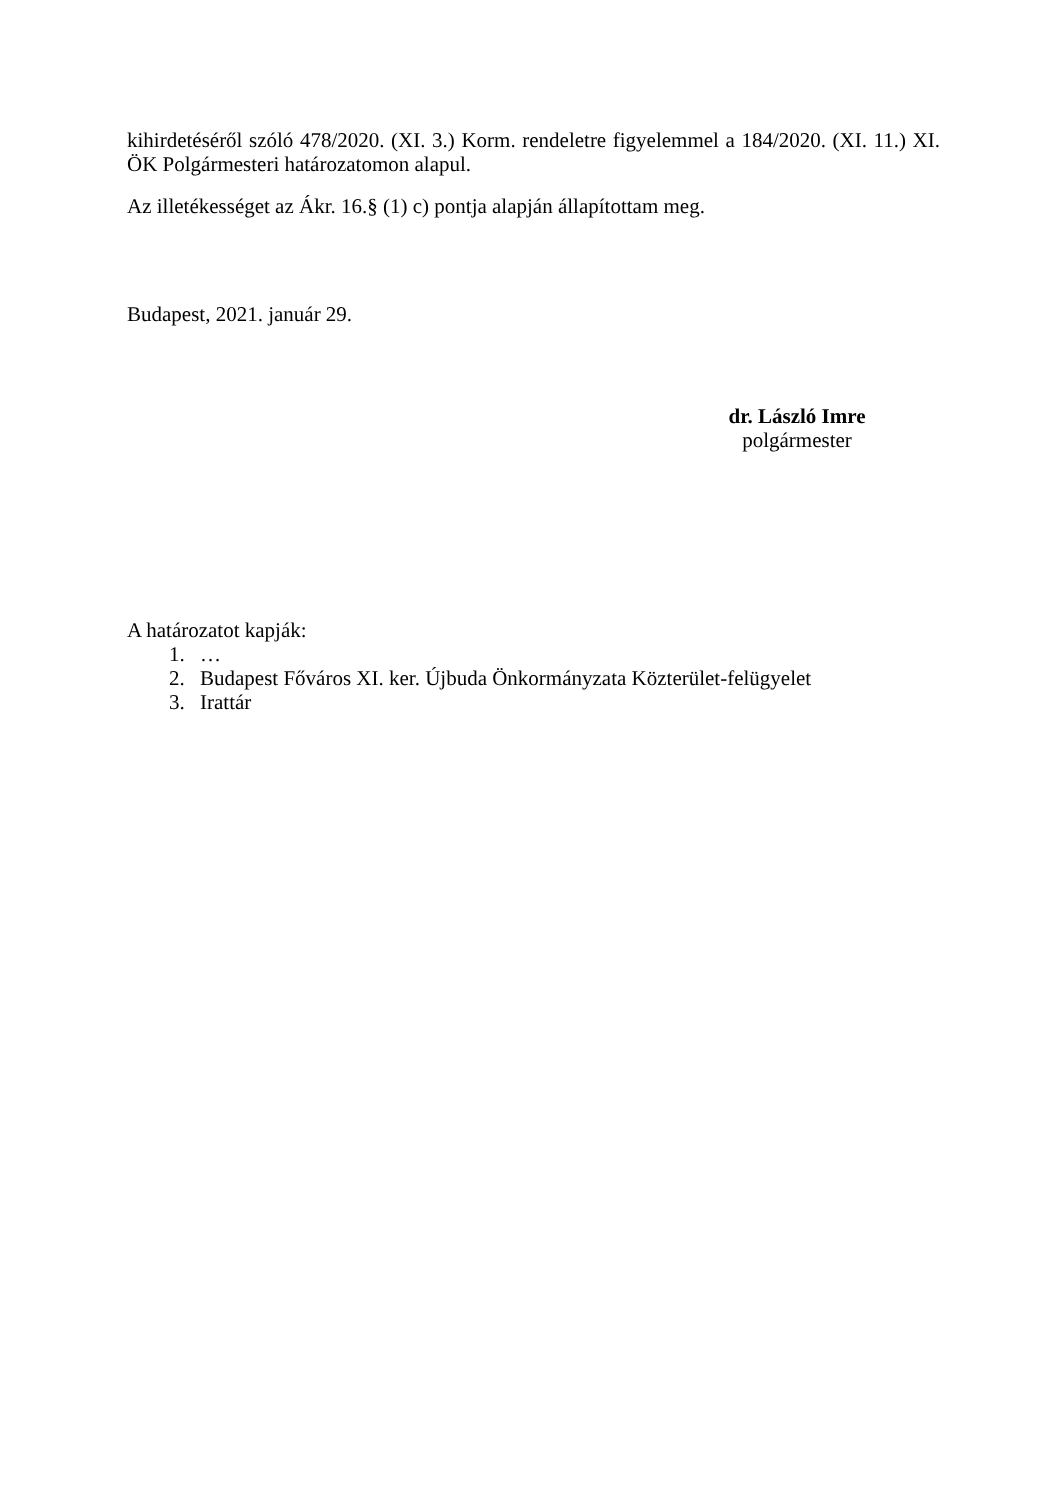kihirdetéséről szóló 478/2020. (XI. 3.) Korm. rendeletre figyelemmel a 184/2020. (XI. 11.) XI. ÖK Polgármesteri határozatomon alapul.
Az illetékességet az Ákr. 16.§ (1) c) pontja alapján állapítottam meg.
Budapest, 2021. január 29.
dr. László Imre
polgármester
A határozatot kapják:
1. …
2. Budapest Főváros XI. ker. Újbuda Önkormányzata Közterület-felügyelet
3. Irattár